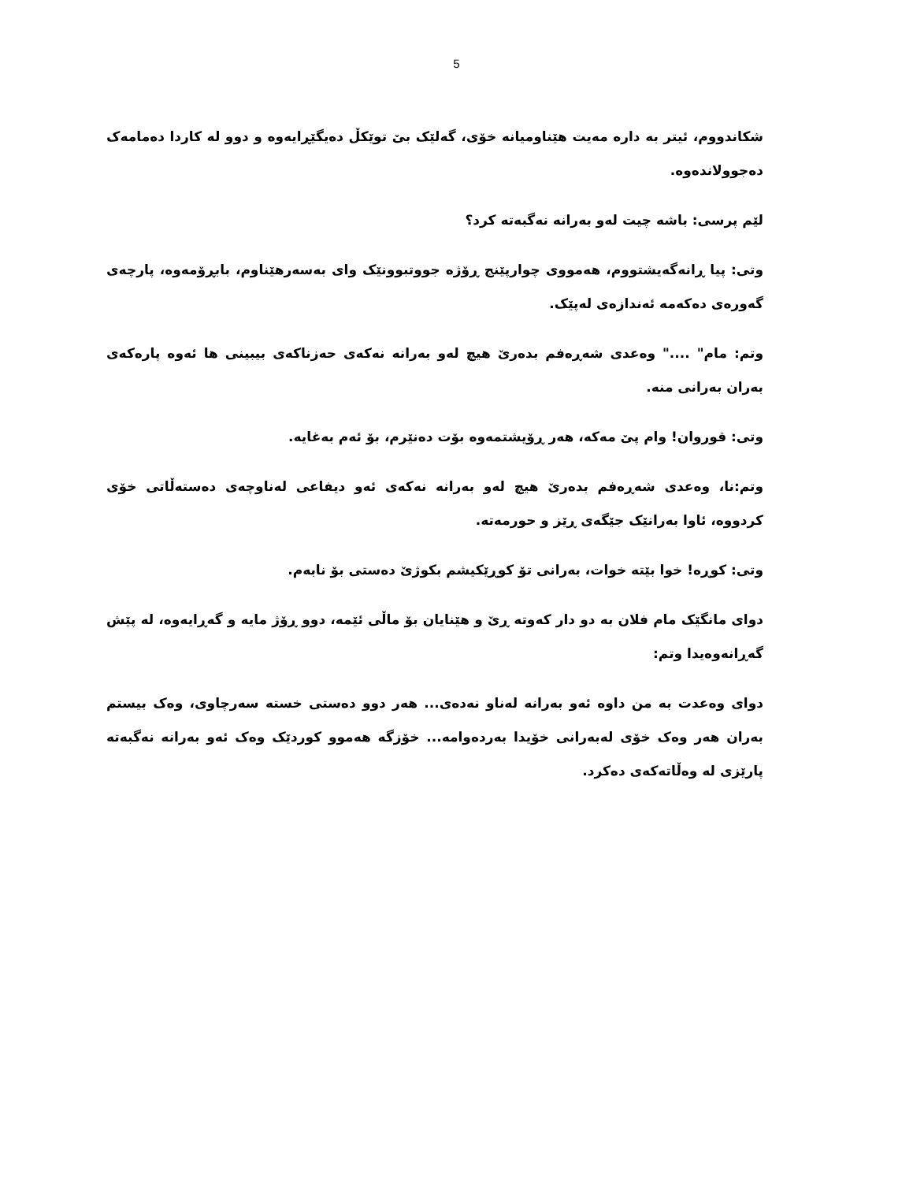5
شکاندووم، ئیتر بە دارە مەیت هێناومیانە خۆی، گەلێک بێ توێکڵ دەیگێڕایەوە و دوو لە کاردا دەمامەک دەجوولاندەوە.
لێم پرسی: باشە چیت لەو بەرانە نەگبەتە کرد؟
وتی: پیا ڕانەگەیشتووم، هەمووی چوارپێنج ڕۆژە جووتبوونێک وای بەسەرهێناوم، بابڕۆمەوە، پارچەی گەورەی دەکەمە ئەندازەی لەپێک.
وتم: مام" ...." وەعدی شەڕەفم بدەرێ هیچ لەو بەرانە نەکەی حەزناکەی بیبینی ها ئەوە پارەکەی بەران بەرانی منە.
وتی: قوروان! وام پێ مەکە، هەر ڕۆیشتمەوە بۆت دەنێرم، بۆ ئەم بەغایە.
وتم:نا، وەعدی شەڕەفم بدەرێ هیچ لەو بەرانە نەکەی ئەو دیفاعی لەناوچەی دەستەڵاتی خۆی کردووە، ئاوا بەرانێک جێگەی ڕێز و حورمەتە.
وتی: کوڕە! خوا بێتە خوات، بەرانی تۆ کوڕێکیشم بکوژێ دەستی بۆ نابەم.
دوای مانگێک مام فلان بە دو دار کەوتە ڕێ و هێنایان بۆ ماڵی ئێمە، دوو ڕۆژ مایە و گەڕایەوە، لە پێش گەڕانەوەیدا وتم:
دوای وەعدت بە من داوە ئەو بەرانە لەناو نەدەی... هەر دوو دەستی خستە سەرچاوی، وەک بیستم بەران هەر وەک خۆی لەبەرانی خۆیدا بەردەوامە... خۆزگە هەموو کوردێک وەک ئەو بەرانە نەگبەتە پارێزی لە وەڵاتەکەی دەکرد.